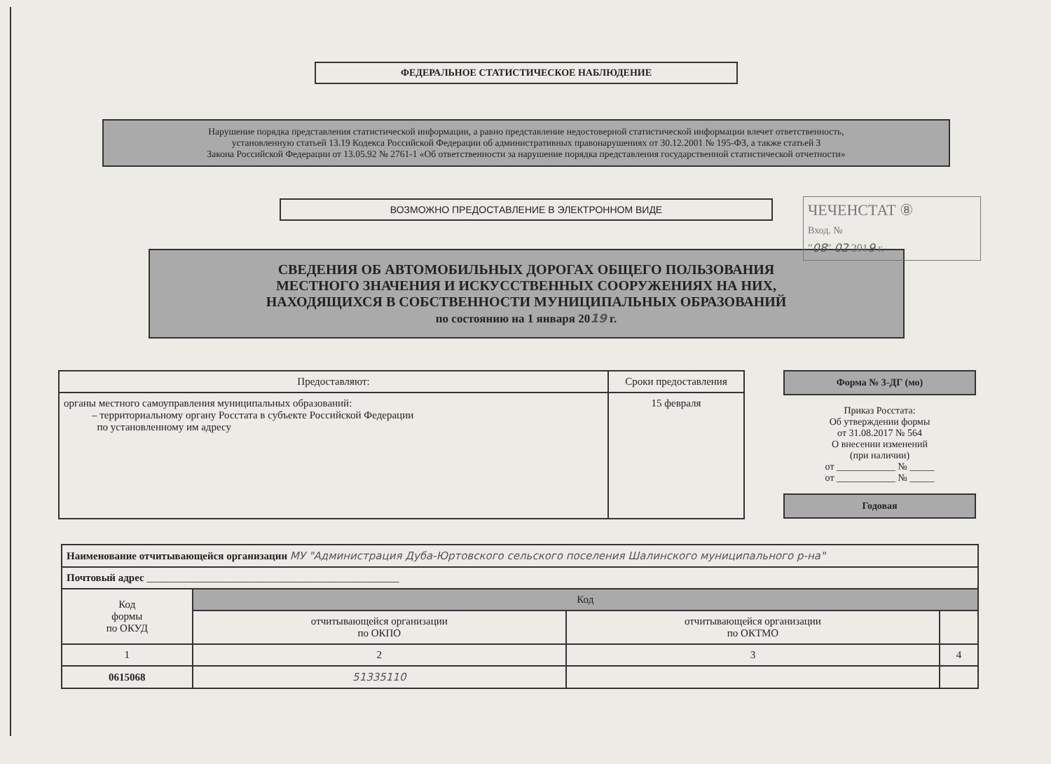ФЕДЕРАЛЬНОЕ СТАТИСТИЧЕСКОЕ НАБЛЮДЕНИЕ
Нарушение порядка представления статистической информации, а равно представление недостоверной статистической информации влечет ответственность,
установленную статьей 13.19 Кодекса Российской Федерации об административных правонарушениях от 30.12.2001 № 195-ФЗ, а также статьей 3
Закона Российской Федерации от 13.05.92 № 2761-1 «Об ответственности за нарушение порядка представления государственной статистической отчетности»
ВОЗМОЖНО ПРЕДОСТАВЛЕНИЕ В ЭЛЕКТРОННОМ ВИДЕ
ЧЕЧЕНСТАТ ⑧
Вход. №
"08" 02 2019 г.
СВЕДЕНИЯ ОБ АВТОМОБИЛЬНЫХ ДОРОГАХ ОБЩЕГО ПОЛЬЗОВАНИЯ
МЕСТНОГО ЗНАЧЕНИЯ И ИСКУССТВЕННЫХ СООРУЖЕНИЯХ НА НИХ,
НАХОДЯЩИХСЯ В СОБСТВЕННОСТИ МУНИЦИПАЛЬНЫХ ОБРАЗОВАНИЙ
по состоянию на 1 января 2019 г.
| Предоставляют: | Сроки предоставления |
| --- | --- |
| органы местного самоуправления муниципальных образований: – территориальному органу Росстата в субъекте Российской Федерации по установленному им адресу | 15 февраля |
Форма № 3-ДГ (мо)
Приказ Росстата:
Об утверждении формы
от 31.08.2017 № 564
О внесении изменений
(при наличии)
от ____________ № _____
от ____________ № _____
Годовая
| Наименование отчитывающейся организации МУ "Администрация Дуба-Юртовского сельского поселения Шалинского муниципального р-на" | | | |
| Почтовый адрес ________________________________________________ | | | |
| Код формы по ОКУД | Код | | |
| | отчитывающейся организации по ОКПО | отчитывающейся организации по ОКТМО | |
| 1 | 2 | 3 | 4 |
| 0615068 | 51335110 | | |